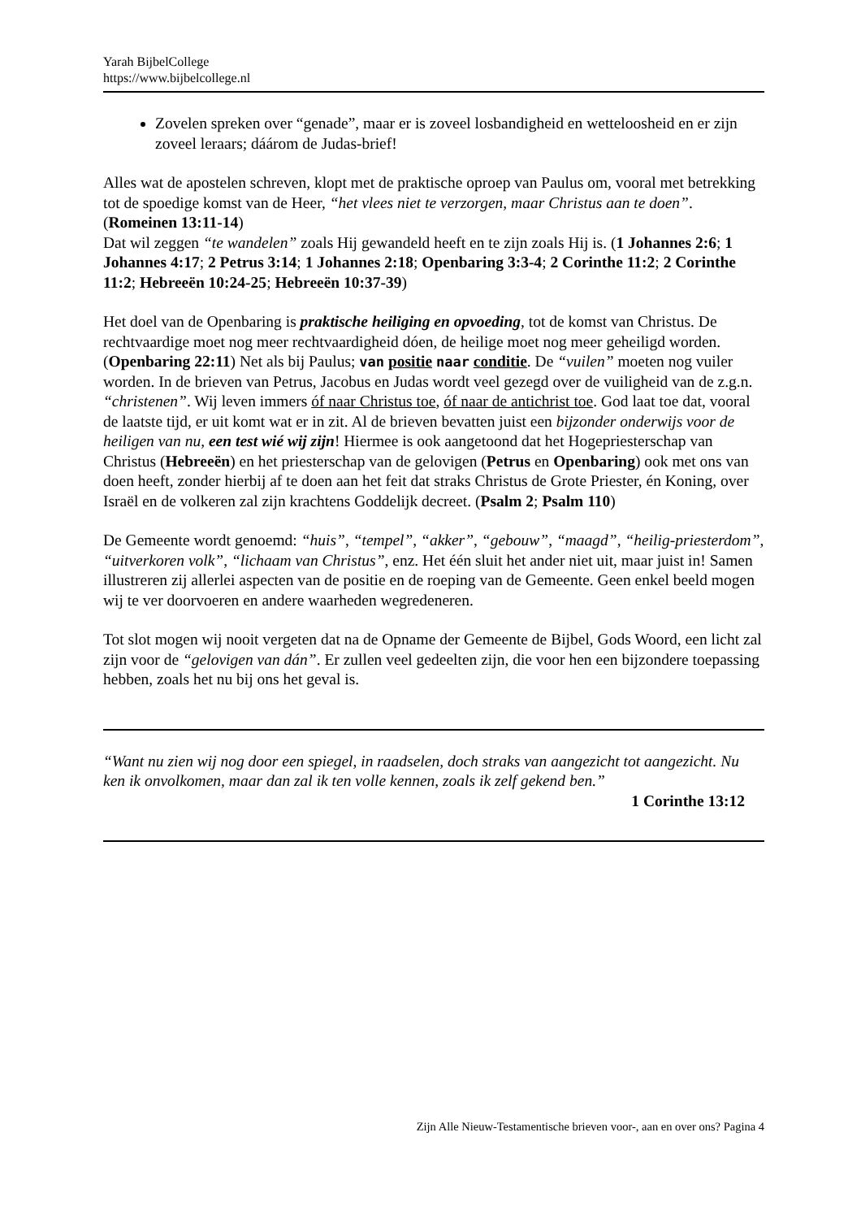Yarah BijbelCollege
https://www.bijbelcollege.nl
Zovelen spreken over “genade”, maar er is zoveel losbandigheid en wetteloosheid en er zijn zoveel leraars; dáárom de Judas-brief!
Alles wat de apostelen schreven, klopt met de praktische oproep van Paulus om, vooral met betrekking tot de spoedige komst van de Heer, “het vlees niet te verzorgen, maar Christus aan te doen”. (Romeinen 13:11-14)
Dat wil zeggen “te wandelen” zoals Hij gewandeld heeft en te zijn zoals Hij is. (1 Johannes 2:6; 1 Johannes 4:17; 2 Petrus 3:14; 1 Johannes 2:18; Openbaring 3:3-4; 2 Corinthe 11:2; 2 Corinthe 11:2; Hebreeën 10:24-25; Hebreeën 10:37-39)
Het doel van de Openbaring is praktische heiliging en opvoeding, tot de komst van Christus. De rechtvaardige moet nog meer rechtvaardigheid dóen, de heilige moet nog meer geheiligd worden. (Openbaring 22:11) Net als bij Paulus; van positie naar conditie. De “vuilen” moeten nog vuiler worden. In de brieven van Petrus, Jacobus en Judas wordt veel gezegd over de vuiligheid van de z.g.n. “christenen”. Wij leven immers óf naar Christus toe, óf naar de antichrist toe. God laat toe dat, vooral de laatste tijd, er uit komt wat er in zit. Al de brieven bevatten juist een bijzonder onderwijs voor de heiligen van nu, een test wié wij zijn! Hiermee is ook aangetoond dat het Hogepriesterschap van Christus (Hebreeën) en het priesterschap van de gelovigen (Petrus en Openbaring) ook met ons van doen heeft, zonder hierbij af te doen aan het feit dat straks Christus de Grote Priester, én Koning, over Israël en de volkeren zal zijn krachtens Goddelijk decreet. (Psalm 2; Psalm 110)
De Gemeente wordt genoemd: “huis”, “tempel”, “akker”, “gebouw”, “maagd”, “heilig-priesterdom”, “uitverkoren volk”, “lichaam van Christus”, enz. Het één sluit het ander niet uit, maar juist in! Samen illustreren zij allerlei aspecten van de positie en de roeping van de Gemeente. Geen enkel beeld mogen wij te ver doorvoeren en andere waarheden wegredeneren.
Tot slot mogen wij nooit vergeten dat na de Opname der Gemeente de Bijbel, Gods Woord, een licht zal zijn voor de “gelovigen van dán”. Er zullen veel gedeelten zijn, die voor hen een bijzondere toepassing hebben, zoals het nu bij ons het geval is.
“Want nu zien wij nog door een spiegel, in raadselen, doch straks van aangezicht tot aangezicht. Nu ken ik onvolkomen, maar dan zal ik ten volle kennen, zoals ik zelf gekend ben.”
1 Corinthe 13:12
Zijn Alle Nieuw-Testamentische brieven voor-, aan en over ons? Pagina 4